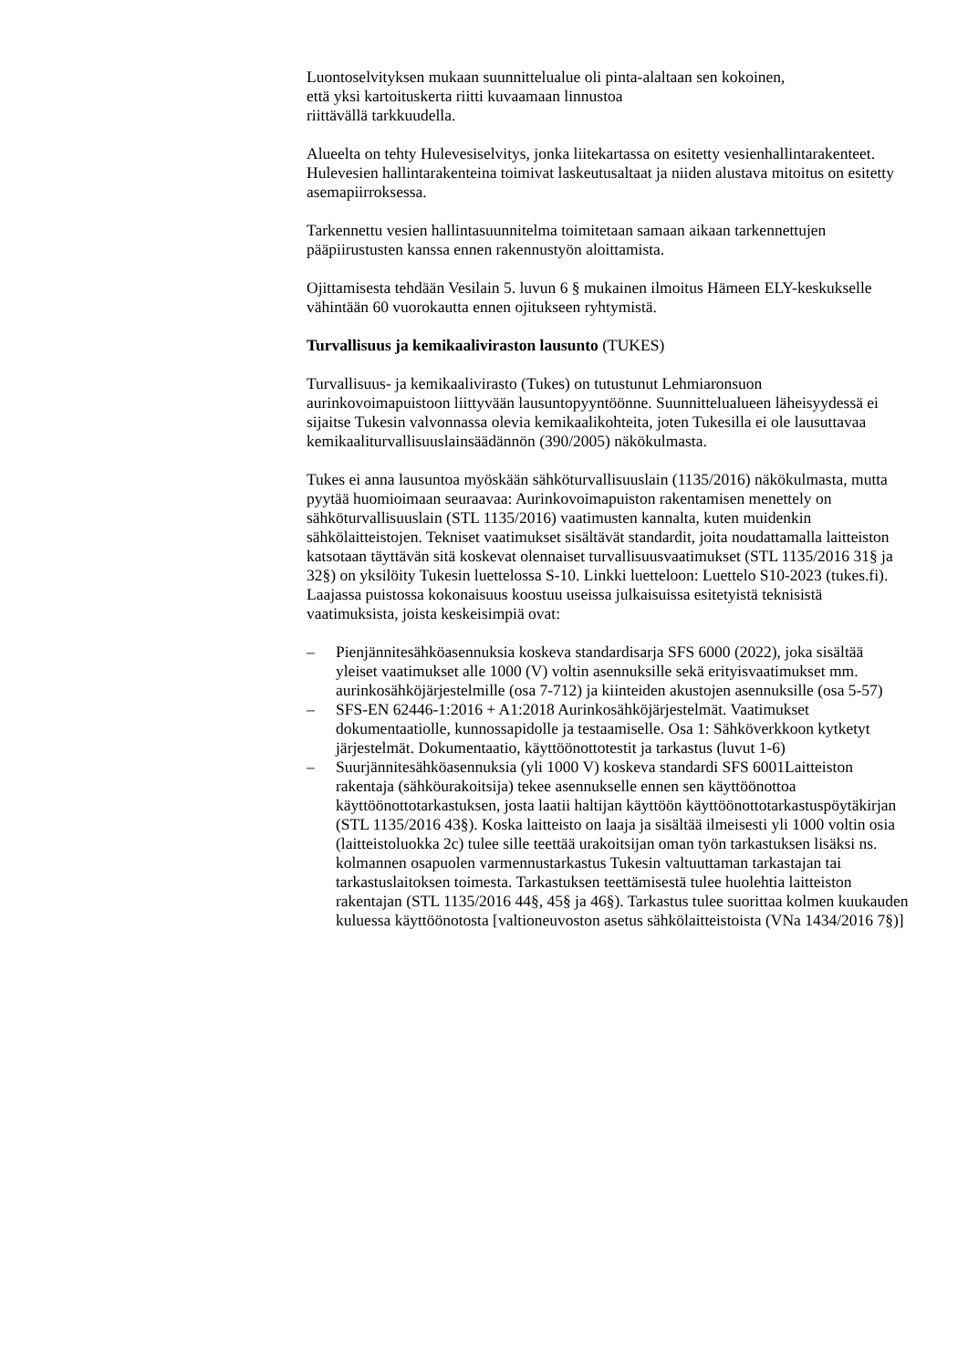Luontoselvityksen mukaan suunnittelualue oli pinta-alaltaan sen kokoinen,
että yksi kartoituskerta riitti kuvaamaan linnustoa
riittävällä tarkkuudella.
Alueelta on tehty Hulevesiselvitys, jonka liitekartassa on esitetty vesienhallintarakenteet. Hulevesien hallintarakenteina toimivat laskeutusaltaat ja niiden alustava mitoitus on esitetty asemapiirroksessa.
Tarkennettu vesien hallintasuunnitelma toimitetaan samaan aikaan tarkennettujen pääpiirustusten kanssa ennen rakennustyön aloittamista.
Ojittamisesta tehdään Vesilain 5. luvun 6 § mukainen ilmoitus Hämeen ELY-keskukselle vähintään 60 vuorokautta ennen ojitukseen ryhtymistä.
Turvallisuus ja kemikaaliviraston lausunto (TUKES)
Turvallisuus- ja kemikaalivirasto (Tukes) on tutustunut Lehmiaronsuon aurinkovoimapuistoon liittyvään lausuntopyyntöönne. Suunnittelualueen läheisyydessä ei sijaitse Tukesin valvonnassa olevia kemikaalikohteita, joten Tukesilla ei ole lausuttavaa kemikaaliturvallisuuslainsäädännön (390/2005) näkökulmasta.
Tukes ei anna lausuntoa myöskään sähköturvallisuuslain (1135/2016) näkökulmasta, mutta pyytää huomioimaan seuraavaa: Aurinkovoimapuiston rakentamisen menettely on sähköturvallisuuslain (STL 1135/2016) vaatimusten kannalta, kuten muidenkin sähkölaitteistojen. Tekniset vaatimukset sisältävät standardit, joita noudattamalla laitteiston katsotaan täyttävän sitä koskevat olennaiset turvallisuusvaatimukset (STL 1135/2016 31§ ja 32§) on yksilöity Tukesin luettelossa S-10. Linkki luetteloon: Luettelo S10-2023 (tukes.fi). Laajassa puistossa kokonaisuus koostuu useissa julkaisuissa esitetyistä teknisistä vaatimuksista, joista keskeisimpiä ovat:
– Pienjännitesähköasennuksia koskeva standardisarja SFS 6000 (2022), joka sisältää yleiset vaatimukset alle 1000 (V) voltin asennuksille sekä erityisvaatimukset mm. aurinkosähköjärjestelmille (osa 7-712) ja kiinteiden akustojen asennuksille (osa 5-57)
– SFS-EN 62446-1:2016 + A1:2018 Aurinkosähköjärjestelmät. Vaatimukset dokumentaatiolle, kunnossapidolle ja testaamiselle. Osa 1: Sähköverkkoon kytketyt järjestelmät. Dokumentaatio, käyttöönottotestit ja tarkastus (luvut 1-6)
– Suurjännitesähköasennuksia (yli 1000 V) koskeva standardi SFS 6001Laitteiston rakentaja (sähköurakoitsija) tekee asennukselle ennen sen käyttöönottoa käyttöönottotarkastuksen, josta laatii haltijan käyttöön käyttöönottotarkastuspöytäkirjan (STL 1135/2016 43§). Koska laitteisto on laaja ja sisältää ilmeisesti yli 1000 voltin osia (laitteistoluokka 2c) tulee sille teettää urakoitsijan oman työn tarkastuksen lisäksi ns. kolmannen osapuolen varmennustarkastus Tukesin valtuuttaman tarkastajan tai tarkastuslaitoksen toimesta. Tarkastuksen teettämisestä tulee huolehtia laitteiston rakentajan (STL 1135/2016 44§, 45§ ja 46§). Tarkastus tulee suorittaa kolmen kuukauden kuluessa käyttöönotosta [valtioneuvoston asetus sähkölaitteistoista (VNa 1434/2016 7§)]